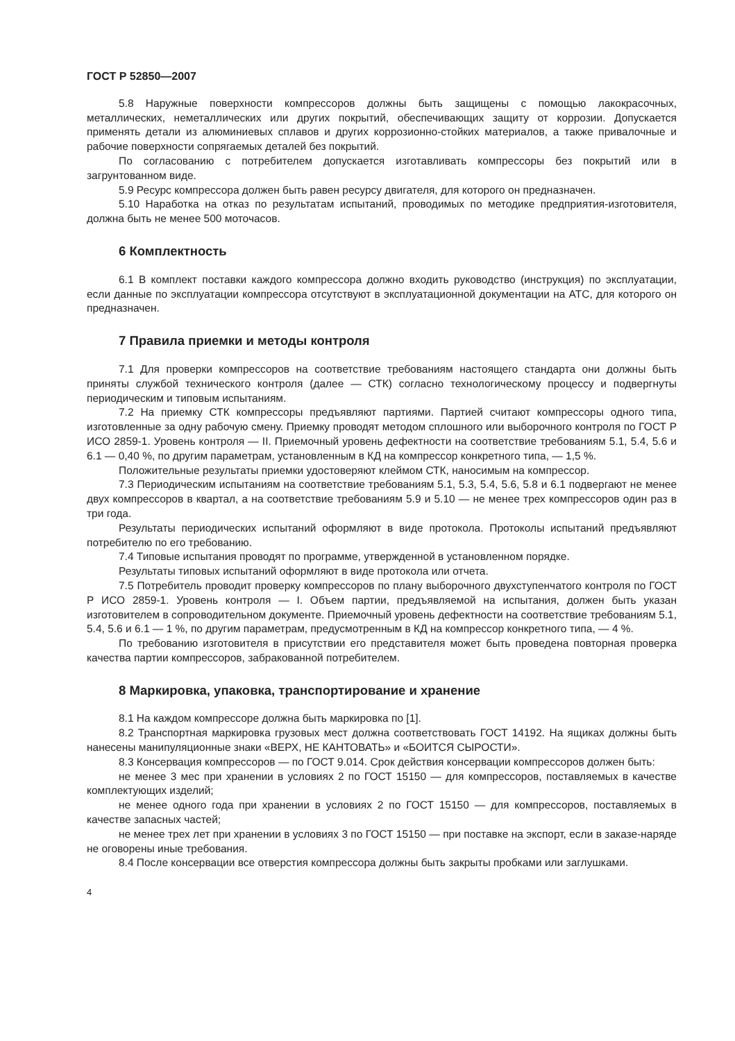ГОСТ Р 52850—2007
5.8 Наружные поверхности компрессоров должны быть защищены с помощью лакокрасочных, металлических, неметаллических или других покрытий, обеспечивающих защиту от коррозии. Допускается применять детали из алюминиевых сплавов и других коррозионно-стойких материалов, а также привалочные и рабочие поверхности сопрягаемых деталей без покрытий.
По согласованию с потребителем допускается изготавливать компрессоры без покрытий или в загрунтованном виде.
5.9 Ресурс компрессора должен быть равен ресурсу двигателя, для которого он предназначен.
5.10 Наработка на отказ по результатам испытаний, проводимых по методике предприятия-изготовителя, должна быть не менее 500 моточасов.
6 Комплектность
6.1 В комплект поставки каждого компрессора должно входить руководство (инструкция) по эксплуатации, если данные по эксплуатации компрессора отсутствуют в эксплуатационной документации на АТС, для которого он предназначен.
7 Правила приемки и методы контроля
7.1 Для проверки компрессоров на соответствие требованиям настоящего стандарта они должны быть приняты службой технического контроля (далее — СТК) согласно технологическому процессу и подвергнуты периодическим и типовым испытаниям.
7.2 На приемку СТК компрессоры предъявляют партиями. Партией считают компрессоры одного типа, изготовленные за одну рабочую смену. Приемку проводят методом сплошного или выборочного контроля по ГОСТ Р ИСО 2859-1. Уровень контроля — II. Приемочный уровень дефектности на соответствие требованиям 5.1, 5.4, 5.6 и 6.1 — 0,40 %, по другим параметрам, установленным в КД на компрессор конкретного типа, — 1,5 %.
Положительные результаты приемки удостоверяют клеймом СТК, наносимым на компрессор.
7.3 Периодическим испытаниям на соответствие требованиям 5.1, 5.3, 5.4, 5.6, 5.8 и 6.1 подвергают не менее двух компрессоров в квартал, а на соответствие требованиям 5.9 и 5.10 — не менее трех компрессоров один раз в три года.
Результаты периодических испытаний оформляют в виде протокола. Протоколы испытаний предъявляют потребителю по его требованию.
7.4 Типовые испытания проводят по программе, утвержденной в установленном порядке.
Результаты типовых испытаний оформляют в виде протокола или отчета.
7.5 Потребитель проводит проверку компрессоров по плану выборочного двухступенчатого контроля по ГОСТ Р ИСО 2859-1. Уровень контроля — I. Объем партии, предъявляемой на испытания, должен быть указан изготовителем в сопроводительном документе. Приемочный уровень дефектности на соответствие требованиям 5.1, 5.4, 5.6 и 6.1 — 1 %, по другим параметрам, предусмотренным в КД на компрессор конкретного типа, — 4 %.
По требованию изготовителя в присутствии его представителя может быть проведена повторная проверка качества партии компрессоров, забракованной потребителем.
8 Маркировка, упаковка, транспортирование и хранение
8.1 На каждом компрессоре должна быть маркировка по [1].
8.2 Транспортная маркировка грузовых мест должна соответствовать ГОСТ 14192. На ящиках должны быть нанесены манипуляционные знаки «ВЕРХ, НЕ КАНТОВАТЬ» и «БОИТСЯ СЫРОСТИ».
8.3 Консервация компрессоров — по ГОСТ 9.014. Срок действия консервации компрессоров должен быть:
не менее 3 мес при хранении в условиях 2 по ГОСТ 15150 — для компрессоров, поставляемых в качестве комплектующих изделий;
не менее одного года при хранении в условиях 2 по ГОСТ 15150 — для компрессоров, поставляемых в качестве запасных частей;
не менее трех лет при хранении в условиях 3 по ГОСТ 15150 — при поставке на экспорт, если в заказе-наряде не оговорены иные требования.
8.4 После консервации все отверстия компрессора должны быть закрыты пробками или заглушками.
4